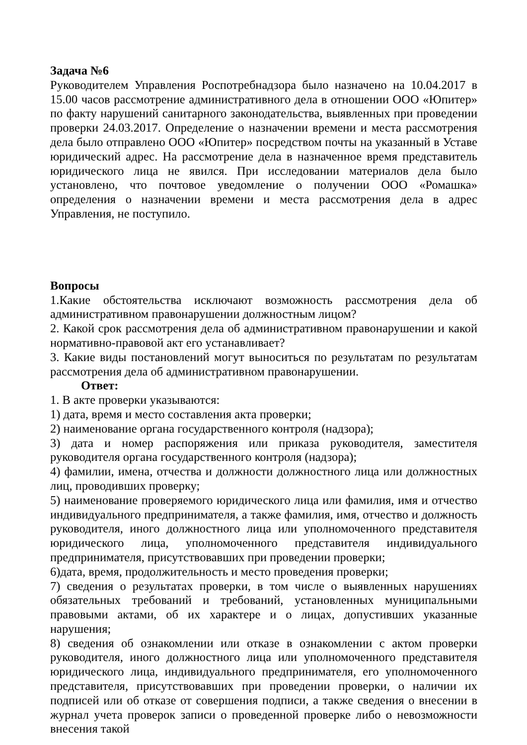Задача №6
Руководителем Управления Роспотребнадзора было назначено на 10.04.2017 в 15.00 часов рассмотрение административного дела в отношении ООО «Юпитер» по факту нарушений санитарного законодательства, выявленных при проведении проверки 24.03.2017. Определение о назначении времени и места рассмотрения дела было отправлено ООО «Юпитер» посредством почты на указанный в Уставе юридический адрес. На рассмотрение дела в назначенное время представитель юридического лица не явился. При исследовании материалов дела было установлено, что почтовое уведомление о получении ООО «Ромашка» определения о назначении времени и места рассмотрения дела в адрес Управления, не поступило.
Вопросы
1.Какие обстоятельства исключают возможность рассмотрения дела об административном правонарушении должностным лицом?
2. Какой срок рассмотрения дела об административном правонарушении и какой нормативно-правовой акт его устанавливает?
3. Какие виды постановлений могут выноситься по результатам по результатам рассмотрения дела об административном правонарушении.
Ответ:
1. В акте проверки указываются:
1) дата, время и место составления акта проверки;
2) наименование органа государственного контроля (надзора);
3) дата и номер распоряжения или приказа руководителя, заместителя руководителя органа государственного контроля (надзора);
4) фамилии, имена, отчества и должности должностного лица или должностных лиц, проводивших проверку;
5) наименование проверяемого юридического лица или фамилия, имя и отчество индивидуального предпринимателя, а также фамилия, имя, отчество и должность руководителя, иного должностного лица или уполномоченного представителя юридического лица, уполномоченного представителя индивидуального предпринимателя, присутствовавших при проведении проверки;
6)дата, время, продолжительность и место проведения проверки;
7) сведения о результатах проверки, в том числе о выявленных нарушениях обязательных требований и требований, установленных муниципальными правовыми актами, об их характере и о лицах, допустивших указанные нарушения;
8) сведения об ознакомлении или отказе в ознакомлении с актом проверки руководителя, иного должностного лица или уполномоченного представителя юридического лица, индивидуального предпринимателя, его уполномоченного представителя, присутствовавших при проведении проверки, о наличии их подписей или об отказе от совершения подписи, а также сведения о внесении в журнал учета проверок записи о проведенной проверке либо о невозможности внесения такой